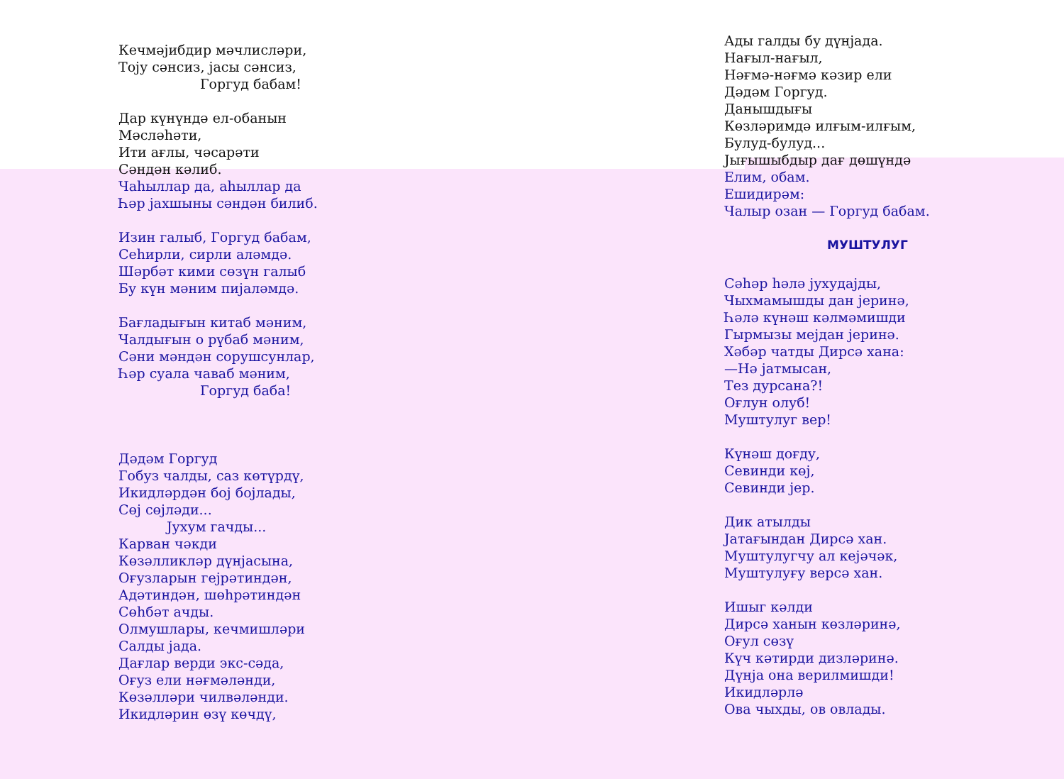Кечмәјибдир мәчлисләри,
Тоју сәнсиз, јасы сәнсиз,
Горгуд бабам!
Дар күнүндә ел-обанын
Мәсләһәти,
Ити ағлы, чәсарәти
Сәндән кәлиб.
Чаһыллар да, аһыллар да
Һәр јахшыны сәндән билиб.
Изин галыб, Горгуд бабам,
Сеһирли, сирли аләмдә.
Шәрбәт кими сөзүн галыб
Бу күн мәним пијаләмдә.
Бағладығын китаб мәним,
Чалдығын о рүбаб мәним,
Сәни мәндән сорушсунлар,
Һәр суала чаваб мәним,
Горгуд баба!
Дәдәм Горгуд
Гобуз чалды, саз көтүрдү,
Икидләрдән бој бојлады,
Сөј сөјләди...
Јухум гачды...
Карван чәкди
Көзәлликләр дүнјасына,
Оғузларын гејрәтиндән,
Адәтиндән, шөһрәтиндән
Сөһбәт ачды.
Олмушлары, кечмишләри
Салды јада.
Дағлар верди экс-сәда,
Оғуз ели нәғмәләнди,
Көзәлләри чилвәләнди.
Икидләрин өзү көчдү,
Ады галды бу дүнјада.
Нағыл-нағыл,
Нәғмә-нәғмә кәзир ели
Дәдәм Горгуд.
Данышдығы
Көзләримдә илғым-илғым,
Булуд-булуд...
Јығышыбдыр дағ дөшүндә
Елим, обам.
Ешидирәм:
Чалыр озан — Горгуд бабам.
МУШТУЛУГ
Сәһәр һәлә јухудајды,
Чыхмамышды дан јеринә,
Һәлә күнәш кәлмәмишди
Гырмызы мејдан јеринә.
Хәбәр чатды Дирсә хана:
—Нә јатмысан,
Тез дурсана?!
Оғлун олуб!
Муштулуг вер!
Күнәш доғду,
Севинди көј,
Севинди јер.
Дик атылды
Јатағындан Дирсә хан.
Муштулугчу ал кејәчәк,
Муштулуғу версә хан.
Ишыг кәлди
Дирсә ханын көзләринә,
Оғул сөзү
Күч кәтирди дизләринә.
Дүнја она верилмишди!
Икидләрлә
Ова чыхды, ов овлады.